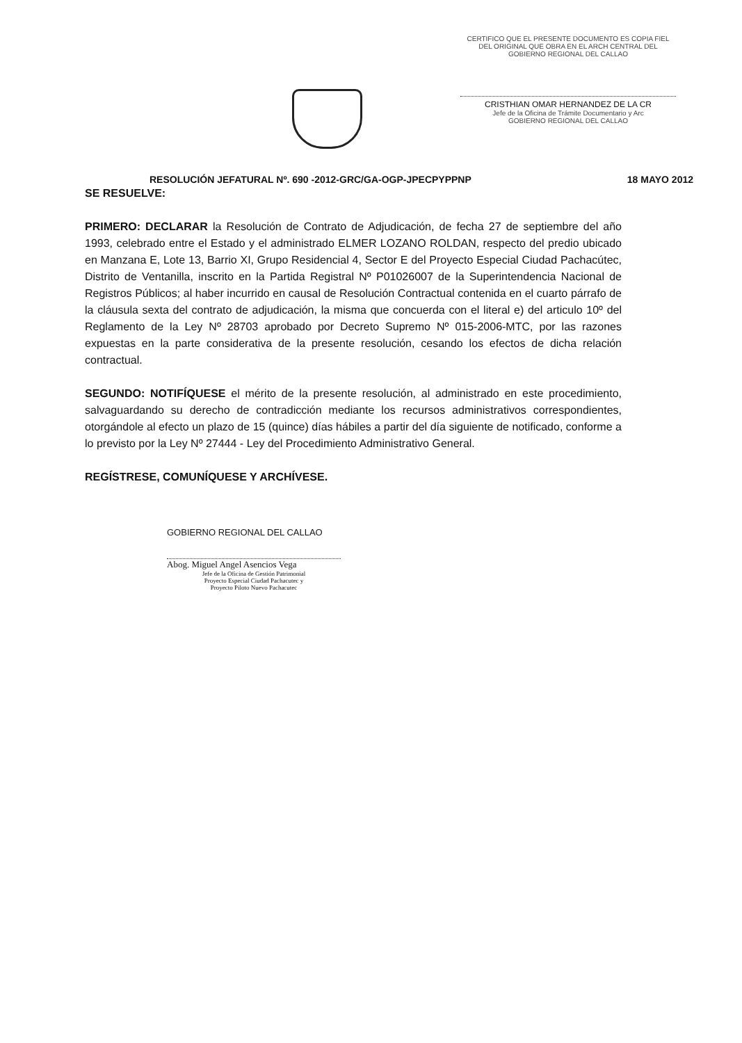CERTIFICO QUE EL PRESENTE DOCUMENTO ES COPIA FIEL DEL ORIGINAL QUE OBRA EN EL ARCH CENTRAL DEL GOBIERNO REGIONAL DEL CALLAO
CRISTHIAN OMAR HERNANDEZ DE LA CR
Jefe de la Oficina de Trámite Documentario y Arc
GOBIERNO REGIONAL DEL CALLAO
RESOLUCIÓN JEFATURAL Nº. 690 -2012-GRC/GA-OGP-JPECPYPPNP 18 MAYO 2012
SE RESUELVE:
PRIMERO: DECLARAR la Resolución de Contrato de Adjudicación, de fecha 27 de septiembre del año 1993, celebrado entre el Estado y el administrado ELMER LOZANO ROLDAN, respecto del predio ubicado en Manzana E, Lote 13, Barrio XI, Grupo Residencial 4, Sector E del Proyecto Especial Ciudad Pachacútec, Distrito de Ventanilla, inscrito en la Partida Registral Nº P01026007 de la Superintendencia Nacional de Registros Públicos; al haber incurrido en causal de Resolución Contractual contenida en el cuarto párrafo de la cláusula sexta del contrato de adjudicación, la misma que concuerda con el literal e) del articulo 10º del Reglamento de la Ley Nº 28703 aprobado por Decreto Supremo Nº 015-2006-MTC, por las razones expuestas en la parte considerativa de la presente resolución, cesando los efectos de dicha relación contractual.
SEGUNDO: NOTIFÍQUESE el mérito de la presente resolución, al administrado en este procedimiento, salvaguardando su derecho de contradicción mediante los recursos administrativos correspondientes, otorgándole al efecto un plazo de 15 (quince) días hábiles a partir del día siguiente de notificado, conforme a lo previsto por la Ley Nº 27444 - Ley del Procedimiento Administrativo General.
REGÍSTRESE, COMUNÍQUESE Y ARCHÍVESE.
GOBIERNO REGIONAL DEL CALLAO
Abog. Miguel Angel Asencios Vega
Jefe de la Oficina de Gestión Patrimonial
Proyecto Especial Ciudad Pachacutec y
Proyecto Piloto Nuevo Pachacutec